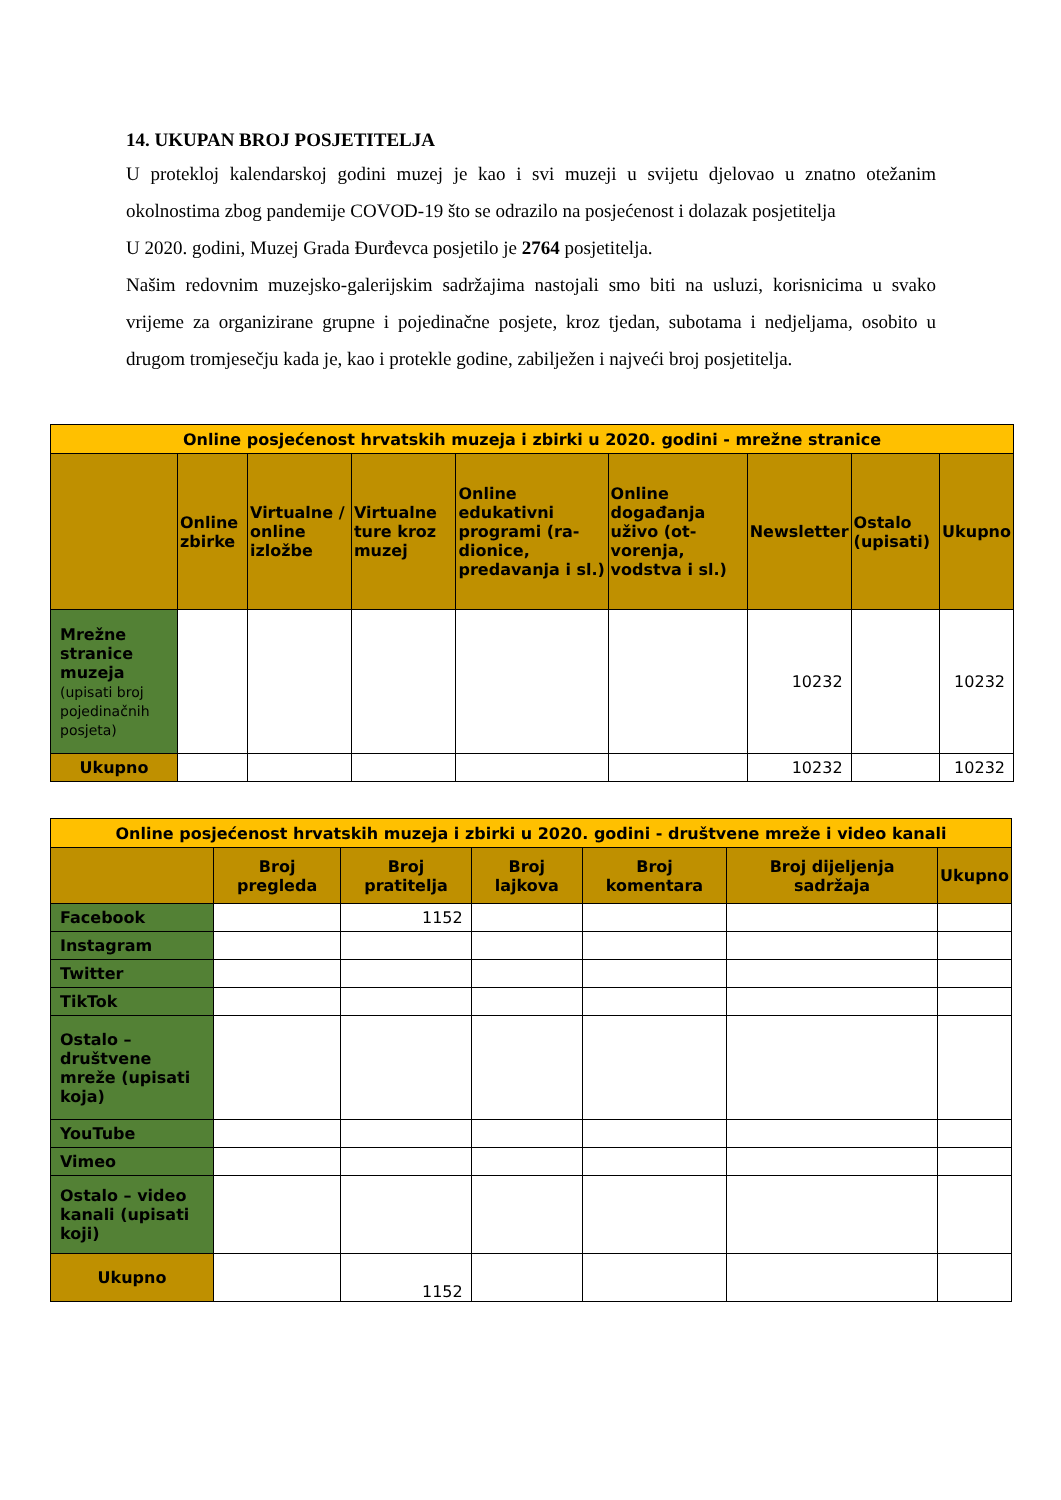14. UKUPAN BROJ POSJETITELJA
U protekloj kalendarskoj godini muzej je kao i svi muzeji u svijetu djelovao u znatno otežanim okolnostima zbog pandemije COVOD-19 što se odrazilo na posjećenost i dolazak posjetitelja
U 2020. godini, Muzej Grada Đurđevca posjetilo je 2764 posjetitelja.
Našim redovnim muzejsko-galerijskim sadržajima nastojali smo biti na usluzi, korisnicima u svako vrijeme za organizirane grupne i pojedinačne posjete, kroz tjedan, subotama i nedjeljama, osobito u drugom tromjesečju kada je, kao i protekle godine, zabilježen i najveći broj posjetitelja.
| Online posjećenost hrvatskih muzeja i zbirki u 2020. godini - mrežne stranice | | | | | | | | |
| --- | --- | --- | --- | --- | --- | --- | --- | --- |
| | Online zbirke | Virtualne / online izložbe | Virtualne ture kroz muzej | Online edukativni programi (ra-dionice, predavanja i sl.) | Online događanja uživo (ot-vorenja, vodstva i sl.) | Newsletter | Ostalo (upisati) | Ukupno |
| Mrežne stranice muzeja (upisati broj pojedinačnih posjeta) | | | | | | 10232 | | 10232 |
| Ukupno | | | | | | 10232 | | 10232 |
| Online posjećenost hrvatskih muzeja i zbirki u 2020. godini - društvene mreže i video kanali | | | | | | |
| --- | --- | --- | --- | --- | --- | --- |
| | Broj pregleda | Broj pratitelja | Broj lajkova | Broj komentara | Broj dijeljenja sadržaja | Ukupno |
| Facebook | | 1152 | | | | |
| Instagram | | | | | | |
| Twitter | | | | | | |
| TikTok | | | | | | |
| Ostalo – društvene mreže (upisati koja) | | | | | | |
| YouTube | | | | | | |
| Vimeo | | | | | | |
| Ostalo – video kanali (upisati koji) | | | | | | |
| Ukupno | | 1152 | | | | |